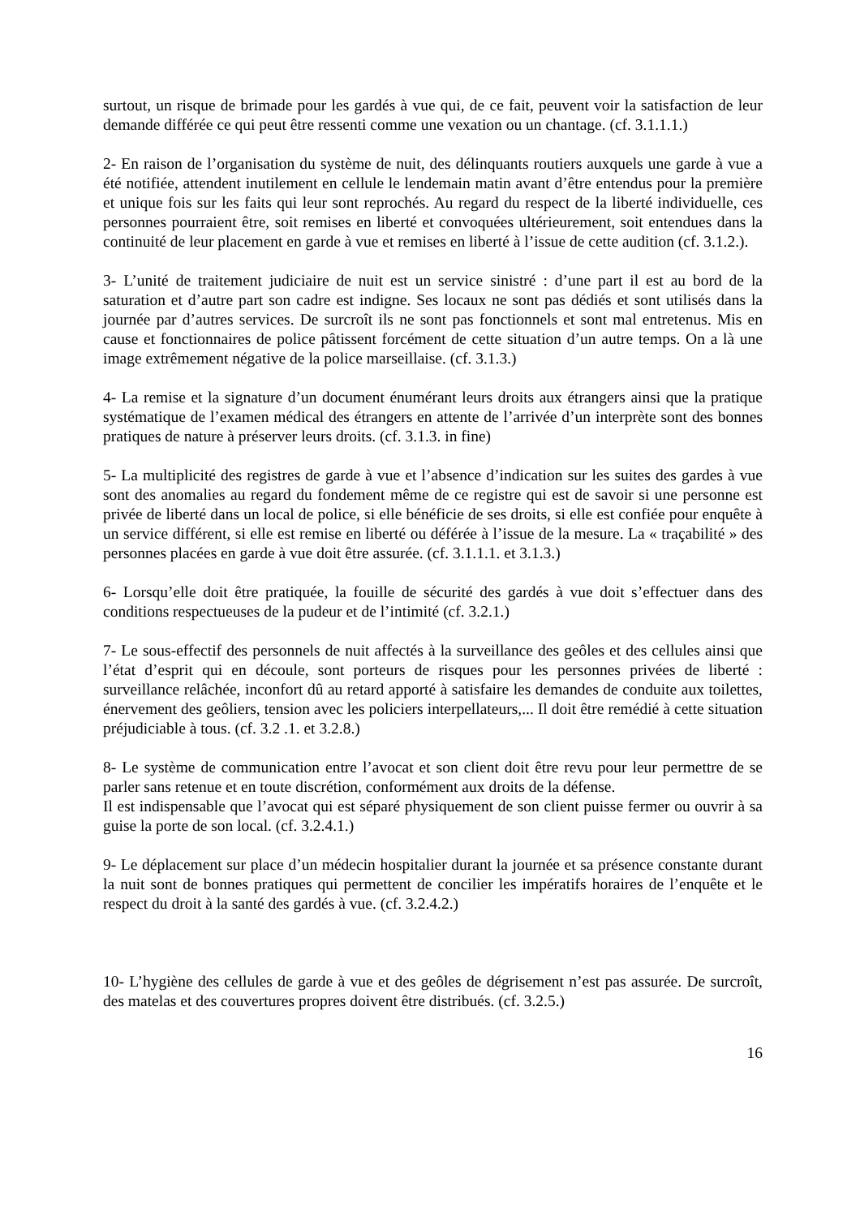surtout, un risque de brimade pour les gardés à vue qui, de ce fait, peuvent voir la satisfaction de leur demande différée ce qui peut être ressenti comme une vexation ou un chantage. (cf. 3.1.1.1.)
2- En raison de l’organisation du système de nuit, des délinquants routiers auxquels une garde à vue a été notifiée, attendent inutilement en cellule le lendemain matin avant d’être entendus pour la première et unique fois sur les faits qui leur sont reprochés. Au regard du respect de la liberté individuelle, ces personnes pourraient être, soit remises en liberté et convoquées ultérieurement, soit entendues dans la continuité de leur placement en garde à vue et remises en liberté à l’issue de cette audition (cf. 3.1.2.).
3- L’unité de traitement judiciaire de nuit est un service sinistré : d’une part il est au bord de la saturation et d’autre part son cadre est indigne. Ses locaux ne sont pas dédiés et sont utilisés dans la journée par d’autres services. De surcroît ils ne sont pas fonctionnels et sont mal entretenus. Mis en cause et fonctionnaires de police pâtissent forcément de cette situation d’un autre temps. On a là une image extrêmement négative de la police marseillaise. (cf. 3.1.3.)
4- La remise et la signature d’un document énumérant leurs droits aux étrangers ainsi que la pratique systématique de l’examen médical des étrangers en attente de l’arrivée d’un interprète sont des bonnes pratiques de nature à préserver leurs droits. (cf. 3.1.3. in fine)
5- La multiplicité des registres de garde à vue et l’absence d’indication sur les suites des gardes à vue sont des anomalies au regard du fondement même de ce registre qui est de savoir si une personne est privée de liberté dans un local de police, si elle bénéficie de ses droits, si elle est confiée pour enquête à un service différent, si elle est remise en liberté ou déférée à l’issue de la mesure. La « traçabilité » des personnes placées en garde à vue doit être assurée. (cf. 3.1.1.1. et 3.1.3.)
6- Lorsqu’elle doit être pratiquée, la fouille de sécurité des gardés à vue doit s’effectuer dans des conditions respectueuses de la pudeur et de l’intimité (cf. 3.2.1.)
7- Le sous-effectif des personnels de nuit affectés à la surveillance des geôles et des cellules ainsi que l’état d’esprit qui en découle, sont porteurs de risques pour les personnes privées de liberté : surveillance relâchée, inconfort dû au retard apporté à satisfaire les demandes de conduite aux toilettes, énervement des geôliers, tension avec les policiers interpellateurs,... Il doit être remédié à cette situation préjudiciable à tous. (cf. 3.2 .1. et 3.2.8.)
8- Le système de communication entre l’avocat et son client doit être revu pour leur permettre de se parler sans retenue et en toute discrétion, conformément aux droits de la défense.
Il est indispensable que l’avocat qui est séparé physiquement de son client puisse fermer ou ouvrir à sa guise la porte de son local. (cf. 3.2.4.1.)
9- Le déplacement sur place d’un médecin hospitalier durant la journée et sa présence constante durant la nuit sont de bonnes pratiques qui permettent de concilier les impératifs horaires de l’enquête et le respect du droit à la santé des gardés à vue. (cf. 3.2.4.2.)
10- L’hygiène des cellules de garde à vue et des geôles de dégrisement n’est pas assurée. De surcroît, des matelas et des couvertures propres doivent être distribués. (cf. 3.2.5.)
16